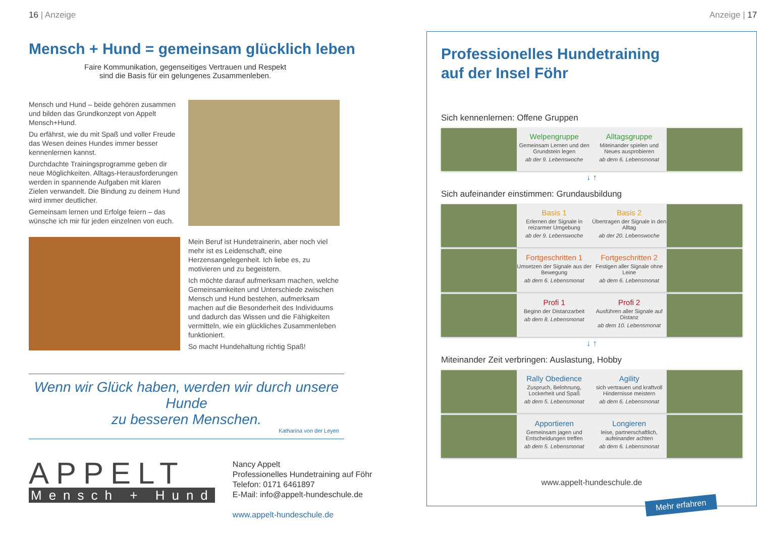16 | Anzeige
Mensch + Hund = gemeinsam glücklich leben
Faire Kommunikation, gegenseitiges Vertrauen und Respekt
sind die Basis für ein gelungenes Zusammenleben.
Mensch und Hund – beide gehören zusammen und bilden das Grundkonzept von Appelt Mensch+Hund.
Du erfährst, wie du mit Spaß und voller Freude das Wesen deines Hundes immer besser kennenlernen kannst.
Durchdachte Trainingsprogramme geben dir neue Möglichkeiten. Alltags-Herausforderungen werden in spannende Aufgaben mit klaren Zielen verwandelt. Die Bindung zu deinem Hund wird immer deutlicher.
Gemeinsam lernen und Erfolge feiern – das wünsche ich mir für jeden einzelnen von euch.
Mein Beruf ist Hundetrainerin, aber noch viel mehr ist es Leidenschaft, eine Herzensangelegenheit. Ich liebe es, zu motivieren und zu begeistern.
Ich möchte darauf aufmerksam machen, welche Gemeinsamkeiten und Unterschiede zwischen Mensch und Hund bestehen, aufmerksam machen auf die Besonderheit des Individuums und dadurch das Wissen und die Fähigkeiten vermitteln, wie ein glückliches Zusammenleben funktioniert.
So macht Hundehaltung richtig Spaß!
Wenn wir Glück haben, werden wir durch unsere Hunde
zu besseren Menschen.
Katharina von der Leyen
APPELT
Mensch + Hund
Nancy Appelt
Professionelles Hundetraining auf Föhr
Telefon: 0171 6461897
E-Mail: info@appelt-hundeschule.de
www.appelt-hundeschule.de
Anzeige | 17
Professionelles Hundetraining
auf der Insel Föhr
Sich kennenlernen: Offene Gruppen
Welpengruppe
Gemeinsam Lernen und den Grundstein legen
ab der 9. Lebenswoche
Alltagsgruppe
Miteinander spielen und Neues ausprobieren
ab dem 6. Lebensmonat
↓ ↑
Sich aufeinander einstimmen: Grundausbildung
Basis 1
Erlernen der Signale in reizarmer Umgebung
ab der 9. Lebenswoche
Basis 2
Übertragen der Signale in den Alltag
ab der 20. Lebenswoche
Fortgeschritten 1
Umsetzen der Signale aus der Bewegung
ab dem 6. Lebensmonat
Fortgeschritten 2
Festigen aller Signale ohne Leine
ab dem 6. Lebensmonat
Profi 1
Beginn der Distanzarbeit
ab dem 8. Lebensmonat
Profi 2
Ausführen aller Signale auf Distanz
ab dem 10. Lebensmonat
↓ ↑
Miteinander Zeit verbringen: Auslastung, Hobby
Rally Obedience
Zuspruch, Belohnung, Lockerheit und Spaß
ab dem 5. Lebensmonat
Agility
sich vertrauen und kraftvoll Hindernisse meistern
ab dem 6. Lebensmonat
Apportieren
Gemeinsam jagen und Entscheidungen treffen
ab dem 5. Lebensmonat
Longieren
leise, partnerschaftlich, aufeinander achten
ab dem 6. Lebensmonat
www.appelt-hundeschule.de
Mehr erfahren